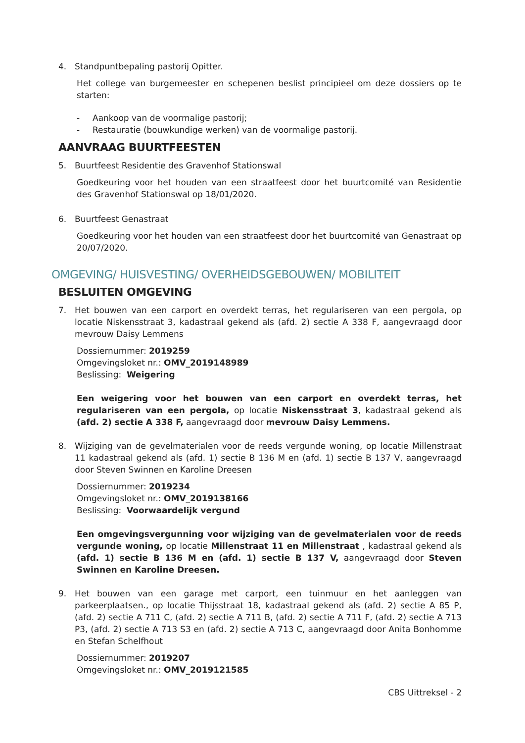4. Standpuntbepaling pastorij Opitter.
Het college van burgemeester en schepenen beslist principieel om deze dossiers op te starten:
- Aankoop van de voormalige pastorij;
- Restauratie (bouwkundige werken) van de voormalige pastorij.
AANVRAAG BUURTFEESTEN
5. Buurtfeest Residentie des Gravenhof Stationswal
Goedkeuring voor het houden van een straatfeest door het buurtcomité van Residentie des Gravenhof Stationswal op 18/01/2020.
6. Buurtfeest Genastraat
Goedkeuring voor het houden van een straatfeest door het buurtcomité van Genastraat op 20/07/2020.
OMGEVING/ HUISVESTING/ OVERHEIDSGEBOUWEN/ MOBILITEIT
BESLUITEN OMGEVING
7. Het bouwen van een carport en overdekt terras, het regulariseren van een pergola, op locatie Niskensstraat 3, kadastraal gekend als (afd. 2) sectie A 338 F, aangevraagd door mevrouw Daisy Lemmens
Dossiernummer: 2019259
Omgevingsloket nr.: OMV_2019148989
Beslissing: Weigering
Een weigering voor het bouwen van een carport en overdekt terras, het regulariseren van een pergola, op locatie Niskensstraat 3, kadastraal gekend als (afd. 2) sectie A 338 F, aangevraagd door mevrouw Daisy Lemmens.
8. Wijziging van de gevelmaterialen voor de reeds vergunde woning, op locatie Millenstraat 11 kadastraal gekend als (afd. 1) sectie B 136 M en (afd. 1) sectie B 137 V, aangevraagd door Steven Swinnen en Karoline Dreesen
Dossiernummer: 2019234
Omgevingsloket nr.: OMV_2019138166
Beslissing: Voorwaardelijk vergund
Een omgevingsvergunning voor wijziging van de gevelmaterialen voor de reeds vergunde woning, op locatie Millenstraat 11 en Millenstraat , kadastraal gekend als (afd. 1) sectie B 136 M en (afd. 1) sectie B 137 V, aangevraagd door Steven Swinnen en Karoline Dreesen.
9. Het bouwen van een garage met carport, een tuinmuur en het aanleggen van parkeerplaatsen., op locatie Thijsstraat 18, kadastraal gekend als (afd. 2) sectie A 85 P, (afd. 2) sectie A 711 C, (afd. 2) sectie A 711 B, (afd. 2) sectie A 711 F, (afd. 2) sectie A 713 P3, (afd. 2) sectie A 713 S3 en (afd. 2) sectie A 713 C, aangevraagd door Anita Bonhomme en Stefan Schelfhout
Dossiernummer: 2019207
Omgevingsloket nr.: OMV_2019121585
CBS Uittreksel - 2